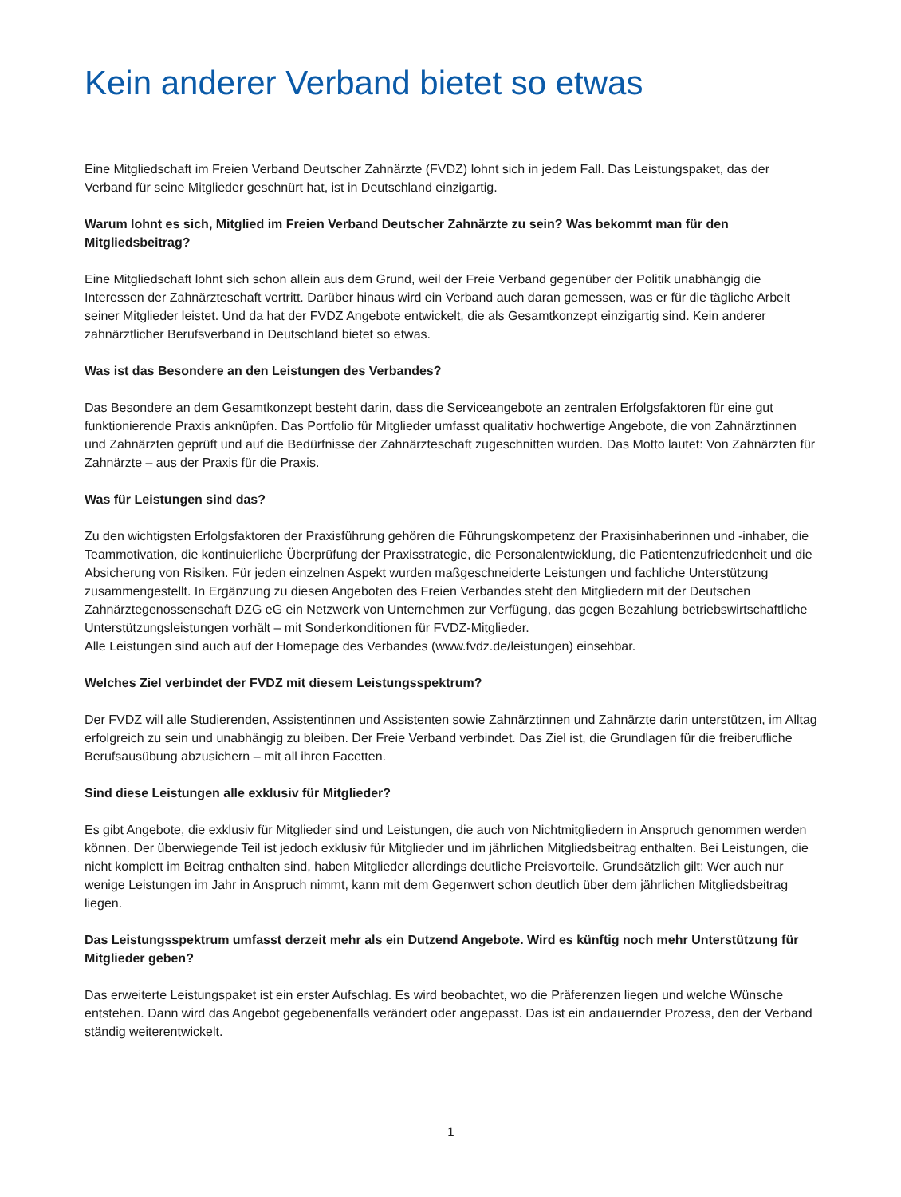Kein anderer Verband bietet so etwas
Eine Mitgliedschaft im Freien Verband Deutscher Zahnärzte (FVDZ) lohnt sich in jedem Fall. Das Leistungspaket, das der Verband für seine Mitglieder geschnürt hat, ist in Deutschland einzigartig.
Warum lohnt es sich, Mitglied im Freien Verband Deutscher Zahnärzte zu sein? Was bekommt man für den Mitgliedsbeitrag?
Eine Mitgliedschaft lohnt sich schon allein aus dem Grund, weil der Freie Verband gegenüber der Politik unabhängig die Interessen der Zahnärzteschaft vertritt. Darüber hinaus wird ein Verband auch daran gemessen, was er für die tägliche Arbeit seiner Mitglieder leistet. Und da hat der FVDZ Angebote entwickelt, die als Gesamtkonzept einzigartig sind. Kein anderer zahnärztlicher Berufsverband in Deutschland bietet so etwas.
Was ist das Besondere an den Leistungen des Verbandes?
Das Besondere an dem Gesamtkonzept besteht darin, dass die Serviceangebote an zentralen Erfolgsfaktoren für eine gut funktionierende Praxis anknüpfen. Das Portfolio für Mitglieder umfasst qualitativ hochwertige Angebote, die von Zahnärztinnen und Zahnärzten geprüft und auf die Bedürfnisse der Zahnärzteschaft zugeschnitten wurden. Das Motto lautet: Von Zahnärzten für Zahnärzte – aus der Praxis für die Praxis.
Was für Leistungen sind das?
Zu den wichtigsten Erfolgsfaktoren der Praxisführung gehören die Führungskompetenz der Praxisinhaberinnen und -inhaber, die Teammotivation, die kontinuierliche Überprüfung der Praxisstrategie, die Personalentwicklung, die Patientenzufriedenheit und die Absicherung von Risiken. Für jeden einzelnen Aspekt wurden maßgeschneiderte Leistungen und fachliche Unterstützung zusammengestellt. In Ergänzung zu diesen Angeboten des Freien Verbandes steht den Mitgliedern mit der Deutschen Zahnärztegenossenschaft DZG eG ein Netzwerk von Unternehmen zur Verfügung, das gegen Bezahlung betriebswirtschaftliche Unterstützungsleistungen vorhält – mit Sonderkonditionen für FVDZ-Mitglieder.
Alle Leistungen sind auch auf der Homepage des Verbandes (www.fvdz.de/leistungen) einsehbar.
Welches Ziel verbindet der FVDZ mit diesem Leistungsspektrum?
Der FVDZ will alle Studierenden, Assistentinnen und Assistenten sowie Zahnärztinnen und Zahnärzte darin unterstützen, im Alltag erfolgreich zu sein und unabhängig zu bleiben. Der Freie Verband verbindet. Das Ziel ist, die Grundlagen für die freiberufliche Berufsausübung abzusichern – mit all ihren Facetten.
Sind diese Leistungen alle exklusiv für Mitglieder?
Es gibt Angebote, die exklusiv für Mitglieder sind und Leistungen, die auch von Nichtmitgliedern in Anspruch genommen werden können. Der überwiegende Teil ist jedoch exklusiv für Mitglieder und im jährlichen Mitgliedsbeitrag enthalten. Bei Leistungen, die nicht komplett im Beitrag enthalten sind, haben Mitglieder allerdings deutliche Preisvorteile. Grundsätzlich gilt: Wer auch nur wenige Leistungen im Jahr in Anspruch nimmt, kann mit dem Gegenwert schon deutlich über dem jährlichen Mitgliedsbeitrag liegen.
Das Leistungsspektrum umfasst derzeit mehr als ein Dutzend Angebote. Wird es künftig noch mehr Unterstützung für Mitglieder geben?
Das erweiterte Leistungspaket ist ein erster Aufschlag. Es wird beobachtet, wo die Präferenzen liegen und welche Wünsche entstehen. Dann wird das Angebot gegebenenfalls verändert oder angepasst. Das ist ein andauernder Prozess, den der Verband ständig weiterentwickelt.
1